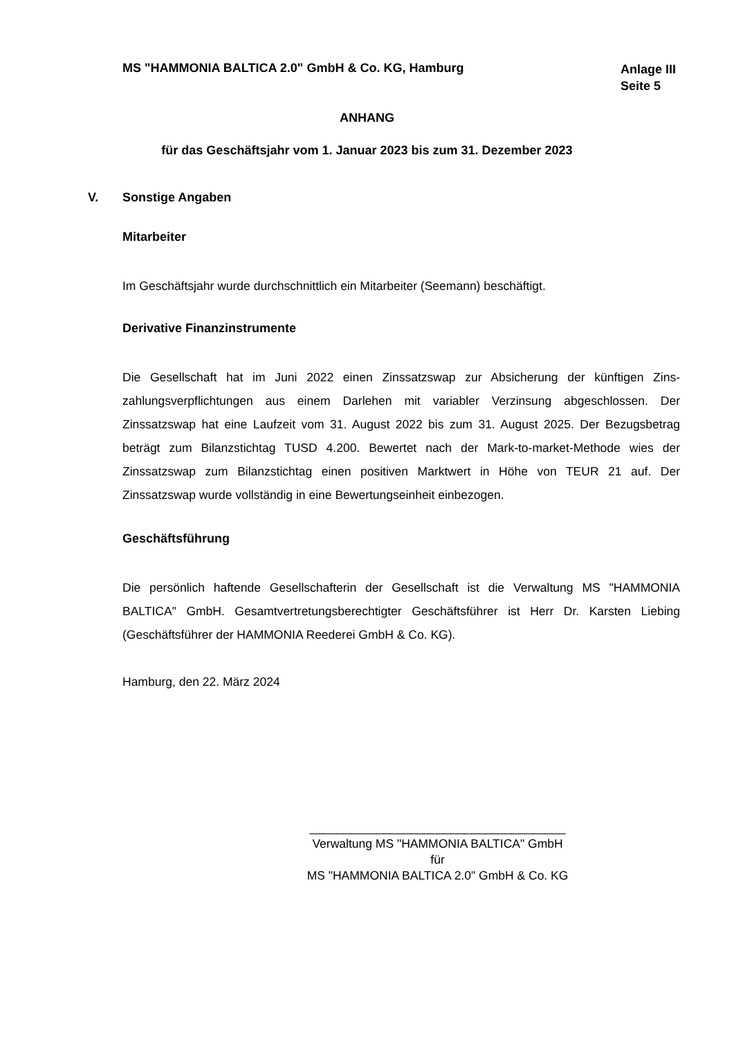MS "HAMMONIA BALTICA 2.0" GmbH & Co. KG, Hamburg
Anlage III
Seite 5
ANHANG
für das Geschäftsjahr vom 1. Januar 2023 bis zum 31. Dezember 2023
V. Sonstige Angaben
Mitarbeiter
Im Geschäftsjahr wurde durchschnittlich ein Mitarbeiter (Seemann) beschäftigt.
Derivative Finanzinstrumente
Die Gesellschaft hat im Juni 2022 einen Zinssatzswap zur Absicherung der künftigen Zins­zahlungsverpflichtungen aus einem Darlehen mit variabler Verzinsung abgeschlossen. Der Zinssatzswap hat eine Laufzeit vom 31. August 2022 bis zum 31. August 2025. Der Bezugs­betrag beträgt zum Bilanzstichtag TUSD 4.200. Bewertet nach der Mark-to-market-Methode wies der Zinssatzswap zum Bilanzstichtag einen positiven Marktwert in Höhe von TEUR 21 auf. Der Zinssatzswap wurde vollständig in eine Bewertungseinheit einbezogen.
Geschäftsführung
Die persönlich haftende Gesellschafterin der Gesellschaft ist die Verwaltung MS "HAMMONIA BALTICA" GmbH. Gesamtvertretungsberechtigter Geschäftsführer ist Herr Dr. Karsten Liebing (Geschäftsführer der HAMMONIA Reederei GmbH & Co. KG).
Hamburg, den 22. März 2024
______________________________________
Verwaltung MS "HAMMONIA BALTICA" GmbH
für
MS "HAMMONIA BALTICA 2.0" GmbH & Co. KG